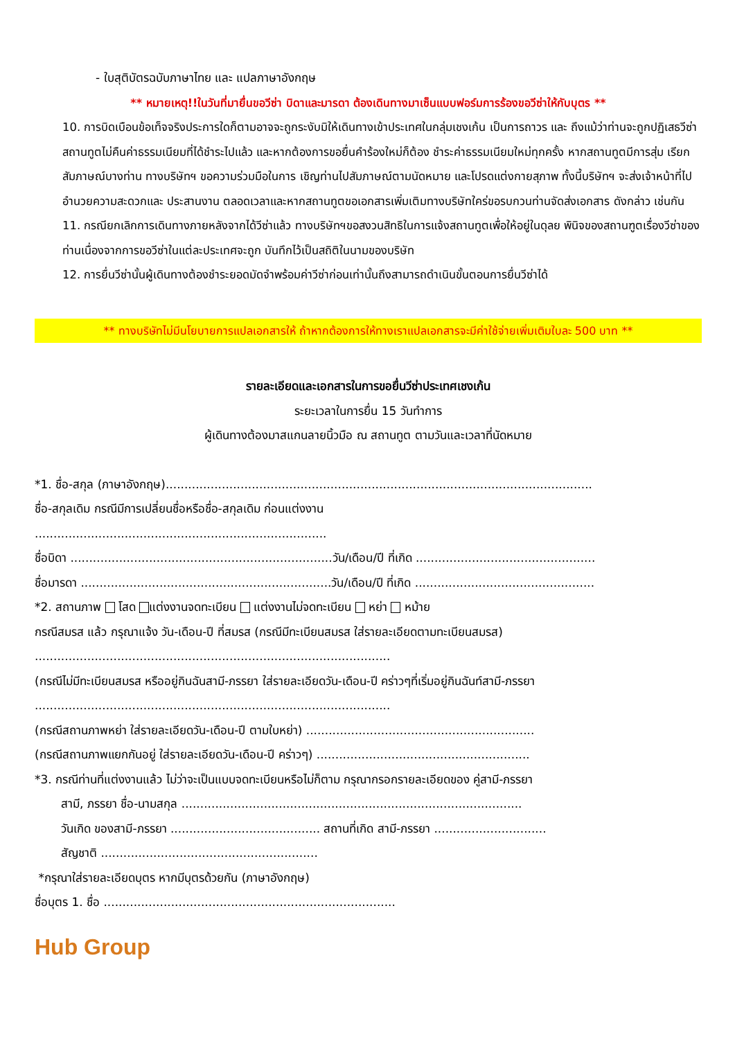- ใบสุติบัตรฉบับภาษาไทย และ แปลภาษาอังกฤษ
** หมายเหตุ!!ในวันที่มายื่นขอวีซ่า บิดาและมารดา ต้องเดินทางมาเซ็นแบบฟอร์มการร้องขอวีซ่าให้กับบุตร **
10. การบิดเบือนข้อเท็จจริงประการใดก็ตามอาจจะถูกระงับมิให้เดินทางเข้าประเทศในกลุ่มเชงเก้น เป็นการถาวร และ ถึงแม้ว่าท่านจะถูกปฏิเสธวีซ่า สถานทูตไม่คืนค่าธรรมเนียมที่ได้ชำระไปแล้ว และหากต้องการขอยื่นคำร้องใหม่ก็ต้อง ชำระค่าธรรมเนียมใหม่ทุกครั้ง หากสถานทูตมีการสุ่ม เรียกสัมภาษณ์บางท่าน ทางบริษัทฯ ขอความร่วมมือในการ เชิญท่านไปสัมภาษณ์ตามนัดหมาย และโปรดแต่งกายสุภาพ ทั้งนี้บริษัทฯ จะส่งเจ้าหน้าที่ไปอำนวยความสะดวกและ ประสานงาน ตลอดเวลาและหากสถานทูตขอเอกสารเพิ่มเติมทางบริษัทใคร่ขอรบกวนท่านจัดส่งเอกสาร ดังกล่าว เช่นกัน
11. กรณียกเลิกการเดินทางภายหลังจากได้วีซ่าแล้ว ทางบริษัทฯขอสงวนสิทธิในการแจ้งสถานทูตเพื่อให้อยู่ในดุลย พินิจของสถานฑูตเรื่องวีซ่าของท่านเนื่องจากการขอวีซ่าในแต่ละประเทศจะถูก บันทึกไว้เป็นสถิติในนามของบริษัท
12. การยื่นวีซ่านั้นผู้เดินทางต้องชำระยอดมัดจำพร้อมค่าวีซ่าก่อนเท่านั้นถึงสามารถดำเนินขั้นตอนการยื่นวีซ่าได้
** ทางบริษัทไม่มีนโยบายการแปลเอกสารให้ ถ้าหากต้องการให้ทางเราแปลเอกสารจะมีค่าใช้จ่ายเพิ่มเติมใบละ 500 บาท **
รายละเอียดและเอกสารในการขอยื่นวีซ่าประเทศเชงเก้น
ระยะเวลาในการยื่น 15 วันทำการ
ผู้เดินทางต้องมาสแกนลายนิ้วมือ ณ สถานทูต ตามวันและเวลาที่นัดหมาย
*1. ชื่อ-สกุล (ภาษาอังกฤษ)..................................................................................................................
ชื่อ-สกุลเดิม กรณีมีการเปลี่ยนชื่อหรือชื่อ-สกุลเดิม ก่อนแต่งงาน
..............................................................................
ชื่อบิดา ......................................................................วัน/เดือน/ปี ที่เกิด ................................................
ชื่อมารดา ...................................................................วัน/เดือน/ปี ที่เกิด ................................................
*2. สถานภาพ โสด แต่งงานจดทะเบียน แต่งงานไม่จดทะเบียน หย่า หม้าย
กรณีสมรส แล้ว กรุณาแจ้ง วัน-เดือน-ปี ที่สมรส (กรณีมีทะเบียนสมรส ใส่รายละเอียดตามทะเบียนสมรส)
...............................................................................................
(กรณีไม่มีทะเบียนสมรส หรืออยู่กินฉันสามี-ภรรยา ใส่รายละเอียดวัน-เดือน-ปี คร่าวๆที่เริ่มอยู่กินฉันท์สามี-ภรรยา
...............................................................................................
(กรณีสถานภาพหย่า ใส่รายละเอียดวัน-เดือน-ปี ตามใบหย่า) .............................................................
(กรณีสถานภาพแยกกันอยู่ ใส่รายละเอียดวัน-เดือน-ปี คร่าวๆ) .........................................................
*3. กรณีท่านที่แต่งงานแล้ว ไม่ว่าจะเป็นแบบจดทะเบียนหรือไม่ก็ตาม กรุณากรอกรายละเอียดของ คู่สามี-ภรรยา
สามี, ภรรยา ชื่อ-นามสกุล ...........................................................................................
วันเกิด ของสามี-ภรรยา ........................................ สถานที่เกิด สามี-ภรรยา ..............................
สัญชาติ ..........................................................
*กรุณาใส่รายละเอียดบุตร หากมีบุตรด้วยกัน (ภาษาอังกฤษ)
ชื่อบุตร 1. ชื่อ ..............................................................................
Hub Group